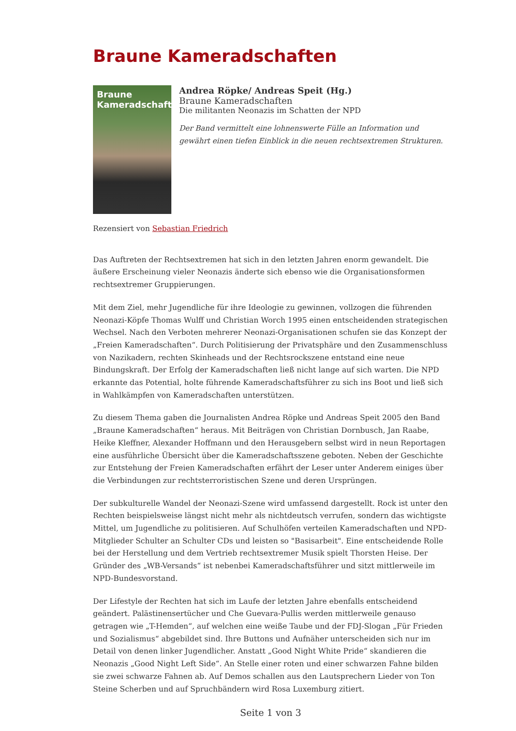Braune Kameradschaften
Braune Kameradschaften
Andrea Röpke/ Andreas Speit (Hg.)
Braune Kameradschaften
Die militanten Neonazis im Schatten der NPD
Der Band vermittelt eine lohnenswerte Fülle an Information und gewährt einen tiefen Einblick in die neuen rechtsextremen Strukturen.
Rezensiert von Sebastian Friedrich
Das Auftreten der Rechtsextremen hat sich in den letzten Jahren enorm gewandelt. Die äußere Erscheinung vieler Neonazis änderte sich ebenso wie die Organisationsformen rechtsextremer Gruppierungen.
Mit dem Ziel, mehr Jugendliche für ihre Ideologie zu gewinnen, vollzogen die führenden Neonazi-Köpfe Thomas Wulff und Christian Worch 1995 einen entscheidenden strategischen Wechsel. Nach den Verboten mehrerer Neonazi-Organisationen schufen sie das Konzept der „Freien Kameradschaften“. Durch Politisierung der Privatsphäre und den Zusammenschluss von Nazikadern, rechten Skinheads und der Rechtsrockszene entstand eine neue Bindungskraft. Der Erfolg der Kameradschaften ließ nicht lange auf sich warten. Die NPD erkannte das Potential, holte führende Kameradschaftsführer zu sich ins Boot und ließ sich in Wahlkämpfen von Kameradschaften unterstützen.
Zu diesem Thema gaben die Journalisten Andrea Röpke und Andreas Speit 2005 den Band „Braune Kameradschaften“ heraus. Mit Beiträgen von Christian Dornbusch, Jan Raabe, Heike Kleffner, Alexander Hoffmann und den Herausgebern selbst wird in neun Reportagen eine ausführliche Übersicht über die Kameradschaftsszene geboten. Neben der Geschichte zur Entstehung der Freien Kameradschaften erfährt der Leser unter Anderem einiges über die Verbindungen zur rechtsterroristischen Szene und deren Ursprüngen.
Der subkulturelle Wandel der Neonazi-Szene wird umfassend dargestellt. Rock ist unter den Rechten beispielsweise längst nicht mehr als nichtdeutsch verrufen, sondern das wichtigste Mittel, um Jugendliche zu politisieren. Auf Schulhöfen verteilen Kameradschaften und NPD-Mitglieder Schulter an Schulter CDs und leisten so "Basisarbeit". Eine entscheidende Rolle bei der Herstellung und dem Vertrieb rechtsextremer Musik spielt Thorsten Heise. Der Gründer des „WB-Versands“ ist nebenbei Kameradschaftsführer und sitzt mittlerweile im NPD-Bundesvorstand.
Der Lifestyle der Rechten hat sich im Laufe der letzten Jahre ebenfalls entscheidend geändert. Palästinensertücher und Che Guevara-Pullis werden mittlerweile genauso getragen wie „T-Hemden“, auf welchen eine weiße Taube und der FDJ-Slogan „Für Frieden und Sozialismus“ abgebildet sind. Ihre Buttons und Aufnäher unterscheiden sich nur im Detail von denen linker Jugendlicher. Anstatt „Good Night White Pride“ skandieren die Neonazis „Good Night Left Side“. An Stelle einer roten und einer schwarzen Fahne bilden sie zwei schwarze Fahnen ab. Auf Demos schallen aus den Lautsprechern Lieder von Ton Steine Scherben und auf Spruchbändern wird Rosa Luxemburg zitiert.
Seite 1 von 3